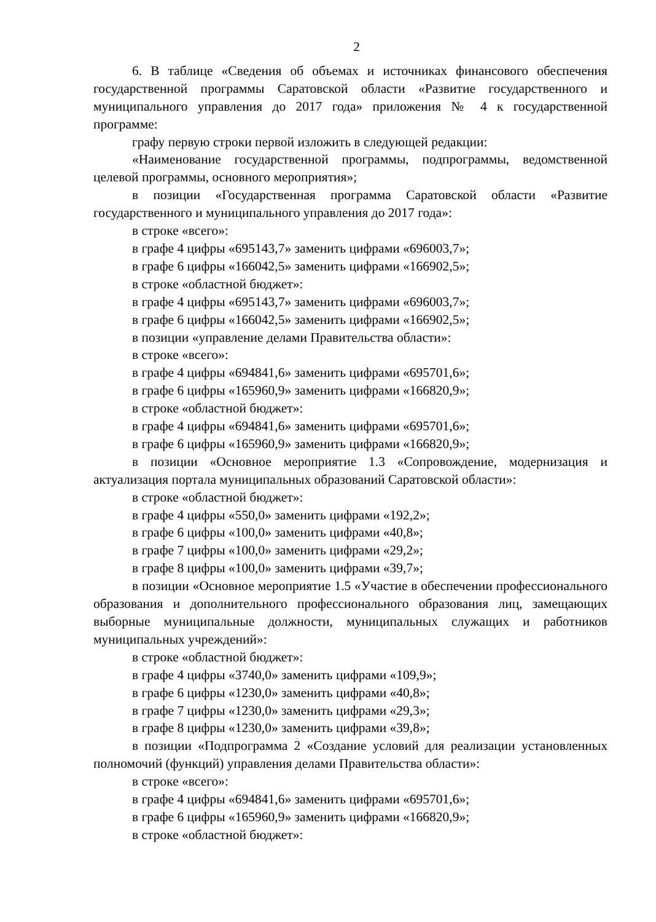2
6. В таблице «Сведения об объемах и источниках финансового обеспечения государственной программы Саратовской области «Развитие государственного и муниципального управления до 2017 года» приложения № 4 к государственной программе:
графу первую строки первой изложить в следующей редакции:
«Наименование государственной программы, подпрограммы, ведомственной целевой программы, основного мероприятия»;
в позиции «Государственная программа Саратовской области «Развитие государственного и муниципального управления до 2017 года»:
в строке «всего»:
в графе 4 цифры «695143,7» заменить цифрами «696003,7»;
в графе 6 цифры «166042,5» заменить цифрами «166902,5»;
в строке «областной бюджет»:
в графе 4 цифры «695143,7» заменить цифрами «696003,7»;
в графе 6 цифры «166042,5» заменить цифрами «166902,5»;
в позиции «управление делами Правительства области»:
в строке «всего»:
в графе 4 цифры «694841,6» заменить цифрами «695701,6»;
в графе 6 цифры «165960,9» заменить цифрами «166820,9»;
в строке «областной бюджет»:
в графе 4 цифры «694841,6» заменить цифрами «695701,6»;
в графе 6 цифры «165960,9» заменить цифрами «166820,9»;
в позиции «Основное мероприятие 1.3 «Сопровождение, модернизация и актуализация портала муниципальных образований Саратовской области»:
в строке «областной бюджет»:
в графе 4 цифры «550,0» заменить цифрами «192,2»;
в графе 6 цифры «100,0» заменить цифрами «40,8»;
в графе 7 цифры «100,0» заменить цифрами «29,2»;
в графе 8 цифры «100,0» заменить цифрами «39,7»;
в позиции «Основное мероприятие 1.5 «Участие в обеспечении профессионального образования и дополнительного профессионального образования лиц, замещающих выборные муниципальные должности, муниципальных служащих и работников муниципальных учреждений»:
в строке «областной бюджет»:
в графе 4 цифры «3740,0» заменить цифрами «109,9»;
в графе 6 цифры «1230,0» заменить цифрами «40,8»;
в графе 7 цифры «1230,0» заменить цифрами «29,3»;
в графе 8 цифры «1230,0» заменить цифрами «39,8»;
в позиции «Подпрограмма 2 «Создание условий для реализации установленных полномочий (функций) управления делами Правительства области»:
в строке «всего»:
в графе 4 цифры «694841,6» заменить цифрами «695701,6»;
в графе 6 цифры «165960,9» заменить цифрами «166820,9»;
в строке «областной бюджет»: